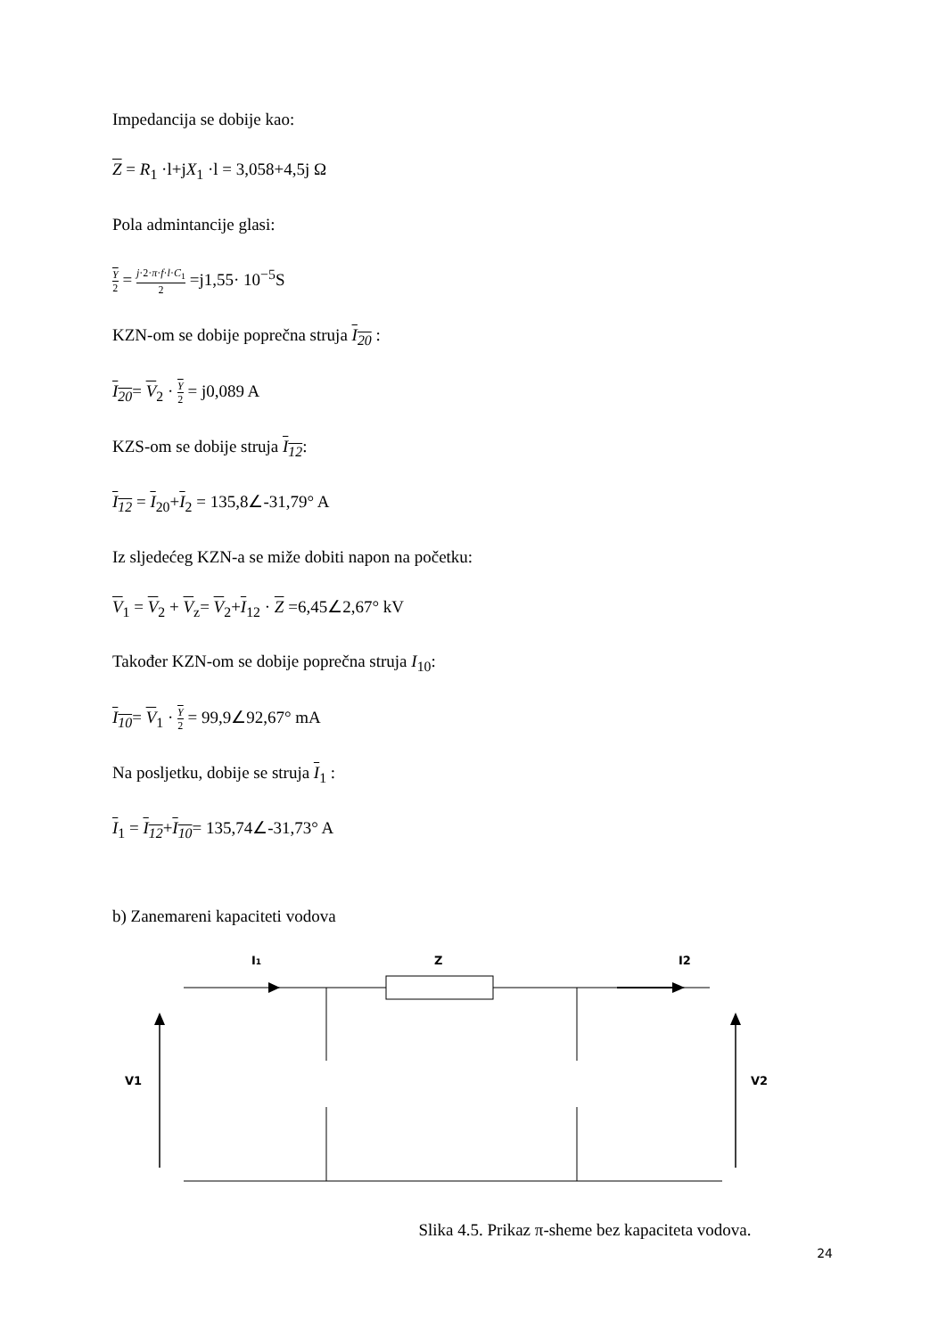Impedancija se dobije kao:
Z = R<sub>1</sub> ·l+jX<sub>1</sub> ·l = 3,058+4,5j Ω
Pola admintancije glasi:
Y 2 = j·2·π·f·l·C<sub>1</sub> 2 =j1,55· 10<sup>−5</sup>S
KZN-om se dobije poprečna struja I<sub>20</sub> :
I<sub>20</sub>= V<sub>2</sub> · Y 2 = j0,089 A
KZS-om se dobije struja I<sub>12</sub>:
I<sub>12</sub> = I<sub>20</sub>+I<sub>2</sub> = 135,8∠-31,79° A
Iz sljedećeg KZN-a se miže dobiti napon na početku:
V<sub>1</sub> = V<sub>2</sub> + V<sub>z</sub>= V<sub>2</sub>+I<sub>12</sub> · Z =6,45∠2,67° kV
Također KZN-om se dobije poprečna struja I<sub>10</sub>:
I<sub>10</sub>= V<sub>1</sub> · Y 2 = 99,9∠92,67° mA
Na posljetku, dobije se struja I<sub>1</sub> :
I<sub>1</sub> = I<sub>12</sub>+I<sub>10</sub>= 135,74∠-31,73° A
b) Zanemareni kapaciteti vodova
I1
Z
I2
V1
V2
Slika 4.5. Prikaz π-sheme bez kapaciteta vodova.
24